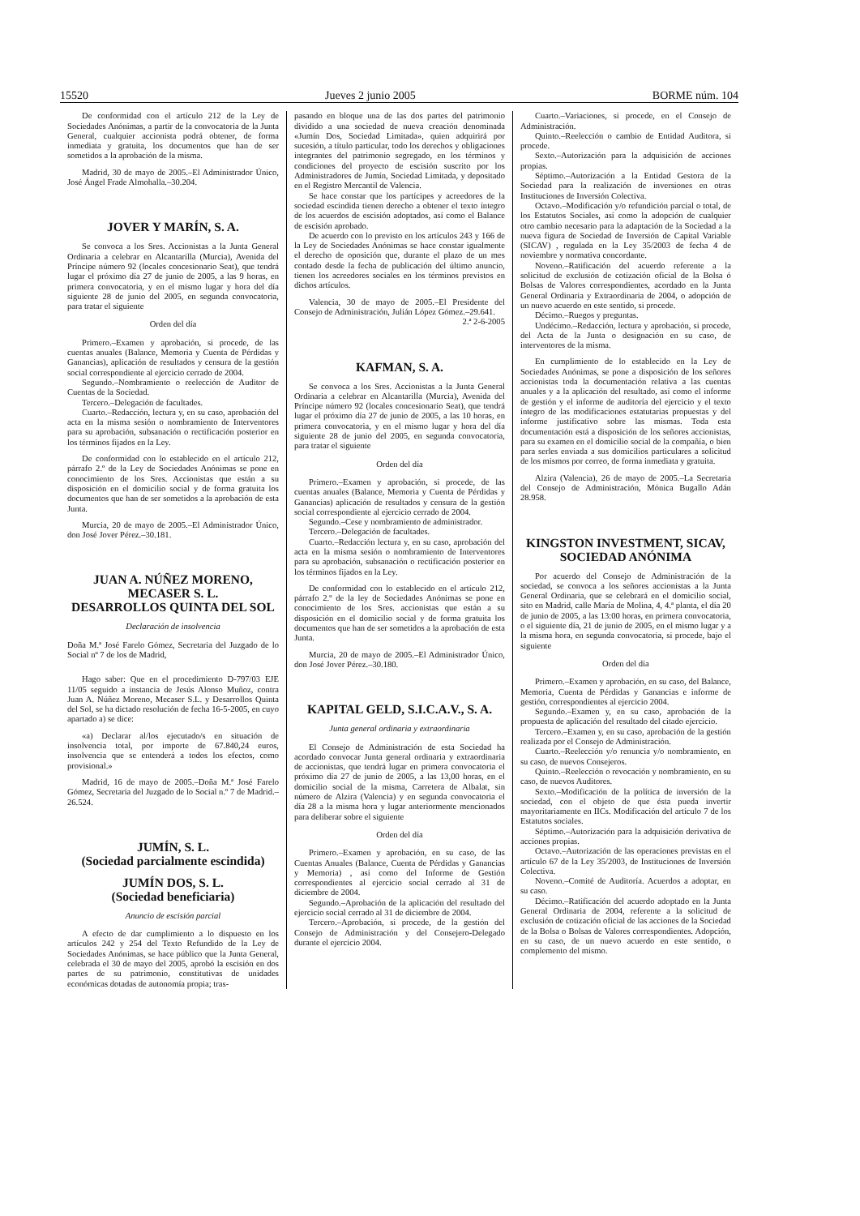15520 Jueves 2 junio 2005 BORME núm. 104
De conformidad con el artículo 212 de la Ley de Sociedades Anónimas, a partir de la convocatoria de la Junta General, cualquier accionista podrá obtener, de forma inmediata y gratuita, los documentos que han de ser sometidos a la aprobación de la misma.
Madrid, 30 de mayo de 2005.–El Administrador Único, José Ángel Frade Almohalla.–30.204.
JOVER Y MARÍN, S. A.
Se convoca a los Sres. Accionistas a la Junta General Ordinaria a celebrar en Alcantarilla (Murcia), Avenida del Príncipe número 92 (locales concesionario Seat), que tendrá lugar el próximo día 27 de junio de 2005, a las 9 horas, en primera convocatoria, y en el mismo lugar y hora del día siguiente 28 de junio del 2005, en segunda convocatoria, para tratar el siguiente
Orden del día
Primero.–Examen y aprobación, si procede, de las cuentas anuales (Balance, Memoria y Cuenta de Pérdidas y Ganancias), aplicación de resultados y censura de la gestión social correspondiente al ejercicio cerrado de 2004.
Segundo.–Nombramiento o reelección de Auditor de Cuentas de la Sociedad.
Tercero.–Delegación de facultades.
Cuarto.–Redacción, lectura y, en su caso, aprobación del acta en la misma sesión o nombramiento de Interventores para su aprobación, subsanación o rectificación posterior en los términos fijados en la Ley.
De conformidad con lo establecido en el artículo 212, párrafo 2.º de la Ley de Sociedades Anónimas se pone en conocimiento de los Sres. Accionistas que están a su disposición en el domicilio social y de forma gratuita los documentos que han de ser sometidos a la aprobación de esta Junta.
Murcia, 20 de mayo de 2005.–El Administrador Único, don José Jover Pérez.–30.181.
JUAN A. NÚÑEZ MORENO,
MECASER S. L.
DESARROLLOS QUINTA DEL SOL
Declaración de insolvencia
Doña M.ª José Farelo Gómez, Secretaria del Juzgado de lo Social nº 7 de los de Madrid,
Hago saber: Que en el procedimiento D-797/03 EJE 11/05 seguido a instancia de Jesús Alonso Muñoz, contra Juan A. Núñez Moreno, Mecaser S.L. y Desarrollos Quinta del Sol, se ha dictado resolución de fecha 16-5-2005, en cuyo apartado a) se dice:
«a) Declarar al/los ejecutado/s en situación de insolvencia total, por importe de 67.840,24 euros, insolvencia que se entenderá a todos los efectos, como provisional.»
Madrid, 16 de mayo de 2005.–Doña M.ª José Farelo Gómez, Secretaria del Juzgado de lo Social n.º 7 de Madrid.–26.524.
JUMÍN, S. L.
(Sociedad parcialmente escindida)
JUMÍN DOS, S. L.
(Sociedad beneficiaria)
Anuncio de escisión parcial
A efecto de dar cumplimiento a lo dispuesto en los artículos 242 y 254 del Texto Refundido de la Ley de Sociedades Anónimas, se hace público que la Junta General, celebrada el 30 de mayo del 2005, aprobó la escisión en dos partes de su patrimonio, constitutivas de unidades económicas dotadas de autonomía propia; tras-
pasando en bloque una de las dos partes del patrimonio dividido a una sociedad de nueva creación denominada «Jumín Dos, Sociedad Limitada», quien adquirirá por sucesión, a título particular, todo los derechos y obligaciones integrantes del patrimonio segregado, en los términos y condiciones del proyecto de escisión suscrito por los Administradores de Jumín, Sociedad Limitada, y depositado en el Registro Mercantil de Valencia.
Se hace constar que los partícipes y acreedores de la sociedad escindida tienen derecho a obtener el texto íntegro de los acuerdos de escisión adoptados, así como el Balance de escisión aprobado.
De acuerdo con lo previsto en los artículos 243 y 166 de la Ley de Sociedades Anónimas se hace constar igualmente el derecho de oposición que, durante el plazo de un mes contado desde la fecha de publicación del último anuncio, tienen los acreedores sociales en los términos previstos en dichos artículos.
Valencia, 30 de mayo de 2005.–El Presidente del Consejo de Administración, Julián López Gómez.–29.641.
2.ª 2-6-2005
KAFMAN, S. A.
Se convoca a los Sres. Accionistas a la Junta General Ordinaria a celebrar en Alcantarilla (Murcia), Avenida del Príncipe número 92 (locales concesionario Seat), que tendrá lugar el próximo día 27 de junio de 2005, a las 10 horas, en primera convocatoria, y en el mismo lugar y hora del día siguiente 28 de junio del 2005, en segunda convocatoria, para tratar el siguiente
Orden del día
Primero.–Examen y aprobación, si procede, de las cuentas anuales (Balance, Memoria y Cuenta de Pérdidas y Ganancias) aplicación de resultados y censura de la gestión social correspondiente al ejercicio cerrado de 2004.
Segundo.–Cese y nombramiento de administrador.
Tercero.–Delegación de facultades.
Cuarto.–Redacción lectura y, en su caso, aprobación del acta en la misma sesión o nombramiento de Interventores para su aprobación, subsanación o rectificación posterior en los términos fijados en la Ley.
De conformidad con lo establecido en el artículo 212, párrafo 2.º de la ley de Sociedades Anónimas se pone en conocimiento de los Sres. accionistas que están a su disposición en el domicilio social y de forma gratuita los documentos que han de ser sometidos a la aprobación de esta Junta.
Murcia, 20 de mayo de 2005.–El Administrador Único, don José Jover Pérez.–30.180.
KAPITAL GELD, S.I.C.A.V., S. A.
Junta general ordinaria y extraordinaria
El Consejo de Administración de esta Sociedad ha acordado convocar Junta general ordinaria y extraordinaria de accionistas, que tendrá lugar en primera convocatoria el próximo día 27 de junio de 2005, a las 13,00 horas, en el domicilio social de la misma, Carretera de Albalat, sin número de Alzira (Valencia) y en segunda convocatoria el día 28 a la misma hora y lugar anteriormente mencionados para deliberar sobre el siguiente
Orden del día
Primero.–Examen y aprobación, en su caso, de las Cuentas Anuales (Balance, Cuenta de Pérdidas y Ganancias y Memoria) , así como del Informe de Gestión correspondientes al ejercicio social cerrado al 31 de diciembre de 2004.
Segundo.–Aprobación de la aplicación del resultado del ejercicio social cerrado al 31 de diciembre de 2004.
Tercero.–Aprobación, si procede, de la gestión del Consejo de Administración y del Consejero-Delegado durante el ejercicio 2004.
Cuarto.–Variaciones, si procede, en el Consejo de Administración.
Quinto.–Reelección o cambio de Entidad Auditora, si procede.
Sexto.–Autorización para la adquisición de acciones propias.
Séptimo.–Autorización a la Entidad Gestora de la Sociedad para la realización de inversiones en otras Instituciones de Inversión Colectiva.
Octavo.–Modificación y/o refundición parcial o total, de los Estatutos Sociales, así como la adopción de cualquier otro cambio necesario para la adaptación de la Sociedad a la nueva figura de Sociedad de Inversión de Capital Variable (SICAV) , regulada en la Ley 35/2003 de fecha 4 de noviembre y normativa concordante.
Noveno.–Ratificación del acuerdo referente a la solicitud de exclusión de cotización oficial de la Bolsa ó Bolsas de Valores correspondientes, acordado en la Junta General Ordinaria y Extraordinaria de 2004, o adopción de un nuevo acuerdo en este sentido, si procede.
Décimo.–Ruegos y preguntas.
Undécimo.–Redacción, lectura y aprobación, si procede, del Acta de la Junta o designación en su caso, de interventores de la misma.
En cumplimiento de lo establecido en la Ley de Sociedades Anónimas, se pone a disposición de los señores accionistas toda la documentación relativa a las cuentas anuales y a la aplicación del resultado, así como el informe de gestión y el informe de auditoría del ejercicio y el texto íntegro de las modificaciones estatutarias propuestas y del informe justificativo sobre las mismas. Toda esta documentación está a disposición de los señores accionistas, para su examen en el domicilio social de la compañía, o bien para serles enviada a sus domicilios particulares a solicitud de los mismos por correo, de forma inmediata y gratuita.
Alzira (Valencia), 26 de mayo de 2005.–La Secretaria del Consejo de Administración, Mónica Bugallo Adán 28.958.
KINGSTON INVESTMENT, SICAV,
SOCIEDAD ANÓNIMA
Por acuerdo del Consejo de Administración de la sociedad, se convoca a los señores accionistas a la Junta General Ordinaria, que se celebrará en el domicilio social, sito en Madrid, calle María de Molina, 4, 4.ª planta, el día 20 de junio de 2005, a las 13:00 horas, en primera convocatoria, o el siguiente día, 21 de junio de 2005, en el mismo lugar y a la misma hora, en segunda convocatoria, si procede, bajo el siguiente
Orden del día
Primero.–Examen y aprobación, en su caso, del Balance, Memoria, Cuenta de Pérdidas y Ganancias e informe de gestión, correspondientes al ejercicio 2004.
Segundo.–Examen y, en su caso, aprobación de la propuesta de aplicación del resultado del citado ejercicio.
Tercero.–Examen y, en su caso, aprobación de la gestión realizada por el Consejo de Administración.
Cuarto.–Reelección y/o renuncia y/o nombramiento, en su caso, de nuevos Consejeros.
Quinto.–Reelección o revocación y nombramiento, en su caso, de nuevos Auditores.
Sexto.–Modificación de la política de inversión de la sociedad, con el objeto de que ésta pueda invertir mayoritariamente en IICs. Modificación del artículo 7 de los Estatutos sociales.
Séptimo.–Autorización para la adquisición derivativa de acciones propias.
Octavo.–Autorización de las operaciones previstas en el artículo 67 de la Ley 35/2003, de Instituciones de Inversión Colectiva.
Noveno.–Comité de Auditoría. Acuerdos a adoptar, en su caso.
Décimo.–Ratificación del acuerdo adoptado en la Junta General Ordinaria de 2004, referente a la solicitud de exclusión de cotización oficial de las acciones de la Sociedad de la Bolsa o Bolsas de Valores correspondientes. Adopción, en su caso, de un nuevo acuerdo en este sentido, o complemento del mismo.